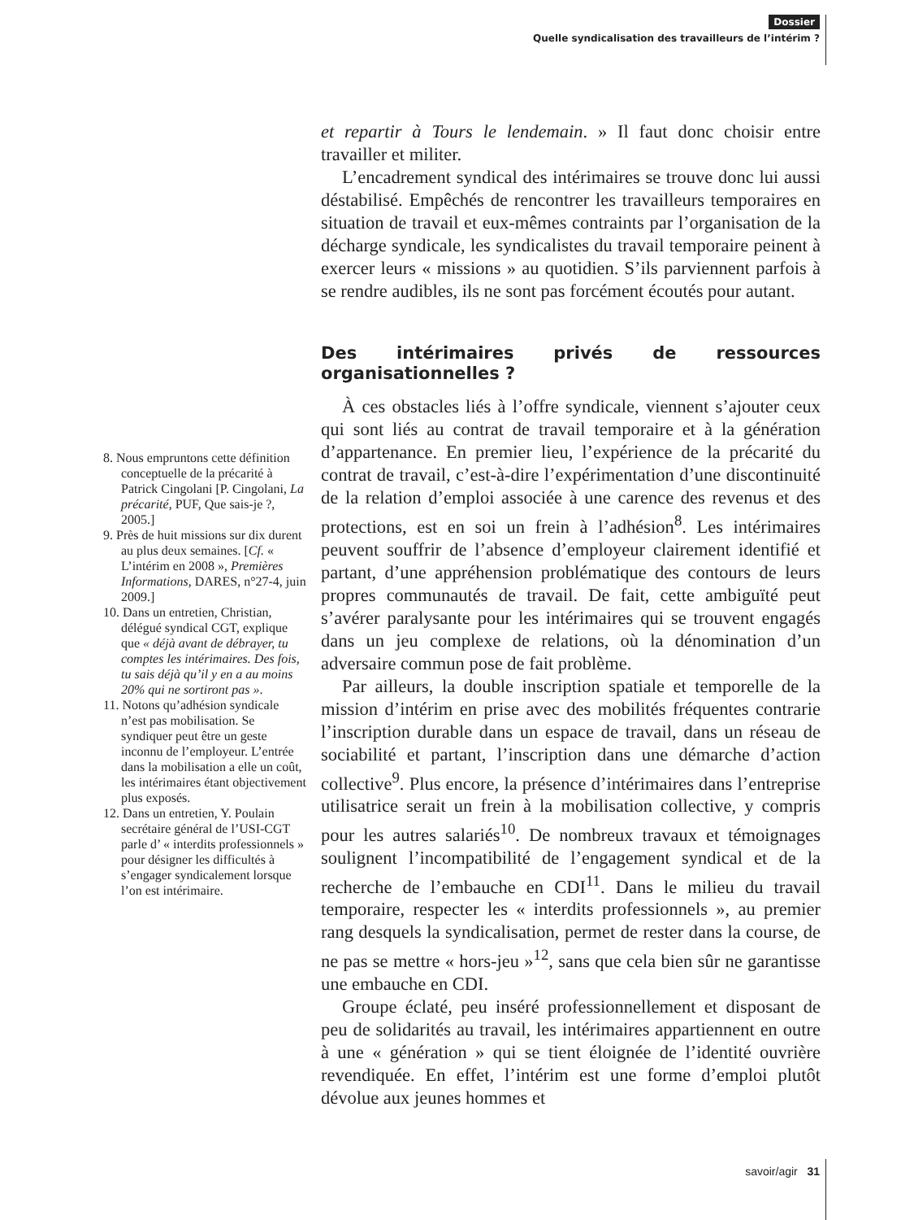Dossier
Quelle syndicalisation des travailleurs de l’intérim ?
8. Nous empruntons cette définition conceptuelle de la précarité à Patrick Cingolani [P. Cingolani, La précarité, PUF, Que sais-je ?, 2005.]
9. Près de huit missions sur dix durent au plus deux semaines. [Cf. « L’intérim en 2008 », Premières Informations, DARES, n°27-4, juin 2009.]
10. Dans un entretien, Christian, délégué syndical CGT, explique que « déjà avant de débrayer, tu comptes les intérimaires. Des fois, tu sais déjà qu’il y en a au moins 20% qui ne sortiront pas ».
11. Notons qu’adhésion syndicale n’est pas mobilisation. Se syndiquer peut être un geste inconnu de l’employeur. L’entrée dans la mobilisation a elle un coût, les intérimaires étant objectivement plus exposés.
12. Dans un entretien, Y. Poulain secrétaire général de l’USI-CGT parle d’ « interdits professionnels » pour désigner les difficultés à s’engager syndicalement lorsque l’on est intérimaire.
et repartir à Tours le lendemain. » Il faut donc choisir entre travailler et militer.
L’encadrement syndical des intérimaires se trouve donc lui aussi déstabilisé. Empêchés de rencontrer les travailleurs temporaires en situation de travail et eux-mêmes contraints par l’organisation de la décharge syndicale, les syndicalistes du travail temporaire peinent à exercer leurs « missions » au quotidien. S’ils parviennent parfois à se rendre audibles, ils ne sont pas forcément écoutés pour autant.
Des intérimaires privés de ressources organisationnelles ?
À ces obstacles liés à l’offre syndicale, viennent s’ajouter ceux qui sont liés au contrat de travail temporaire et à la génération d’appartenance. En premier lieu, l’expérience de la précarité du contrat de travail, c’est-à-dire l’expérimentation d’une discontinuité de la relation d’emploi associée à une carence des revenus et des protections, est en soi un frein à l’adhésion<sup>8</sup>. Les intérimaires peuvent souffrir de l’absence d’employeur clairement identifié et partant, d’une appréhension problématique des contours de leurs propres communautés de travail. De fait, cette ambiguïté peut s’avérer paralysante pour les intérimaires qui se trouvent engagés dans un jeu complexe de relations, où la dénomination d’un adversaire commun pose de fait problème.
Par ailleurs, la double inscription spatiale et temporelle de la mission d’intérim en prise avec des mobilités fréquentes contrarie l’inscription durable dans un espace de travail, dans un réseau de sociabilité et partant, l’inscription dans une démarche d’action collective<sup>9</sup>. Plus encore, la présence d’intérimaires dans l’entreprise utilisatrice serait un frein à la mobilisation collective, y compris pour les autres salariés<sup>10</sup>. De nombreux travaux et témoignages soulignent l’incompatibilité de l’engagement syndical et de la recherche de l’embauche en CDI<sup>11</sup>. Dans le milieu du travail temporaire, respecter les « interdits professionnels », au premier rang desquels la syndicalisation, permet de rester dans la course, de ne pas se mettre « hors-jeu »<sup>12</sup>, sans que cela bien sûr ne garantisse une embauche en CDI.
Groupe éclaté, peu inséré professionnellement et disposant de peu de solidarités au travail, les intérimaires appartiennent en outre à une « génération » qui se tient éloignée de l’identité ouvrière revendiquée. En effet, l’intérim est une forme d’emploi plutôt dévolue aux jeunes hommes et
savoir/agir 31